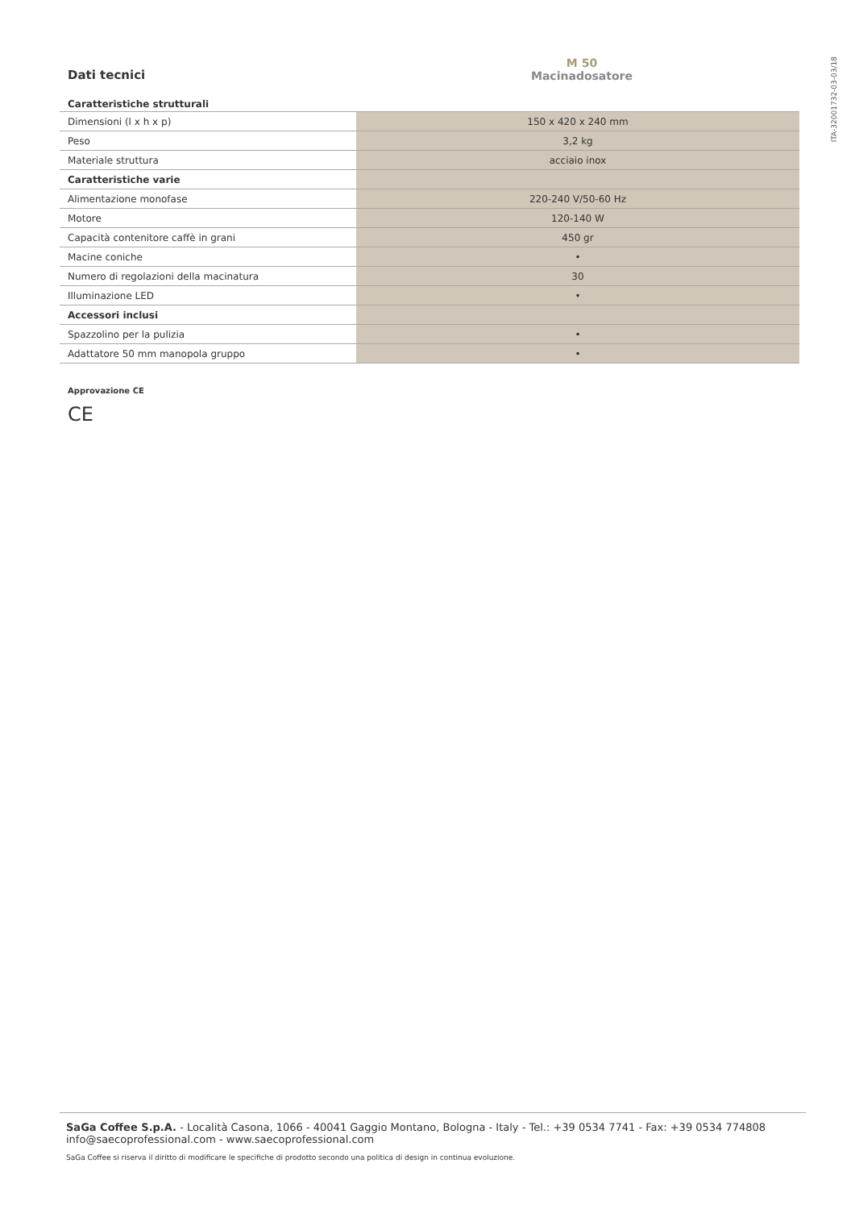ITA-32001732-03-03/18
Dati tecnici
M 50
Macinadosatore
Caratteristiche strutturali
| Dimensioni (l x h x p) | 150 x 420 x 240 mm |
| Peso | 3,2 kg |
| Materiale struttura | acciaio inox |
| Caratteristiche varie | |
| Alimentazione monofase | 220-240 V/50-60 Hz |
| Motore | 120-140 W |
| Capacità contenitore caffè in grani | 450 gr |
| Macine coniche | • |
| Numero di regolazioni della macinatura | 30 |
| Illuminazione LED | • |
| Accessori inclusi | |
| Spazzolino per la pulizia | • |
| Adattatore 50 mm manopola gruppo | • |
Approvazione CE
CE
SaGa Coffee S.p.A. - Località Casona, 1066 - 40041 Gaggio Montano, Bologna - Italy - Tel.: +39 0534 7741 - Fax: +39 0534 774808
info@saecoprofessional.com - www.saecoprofessional.com
SaGa Coffee si riserva il diritto di modificare le specifiche di prodotto secondo una politica di design in continua evoluzione.